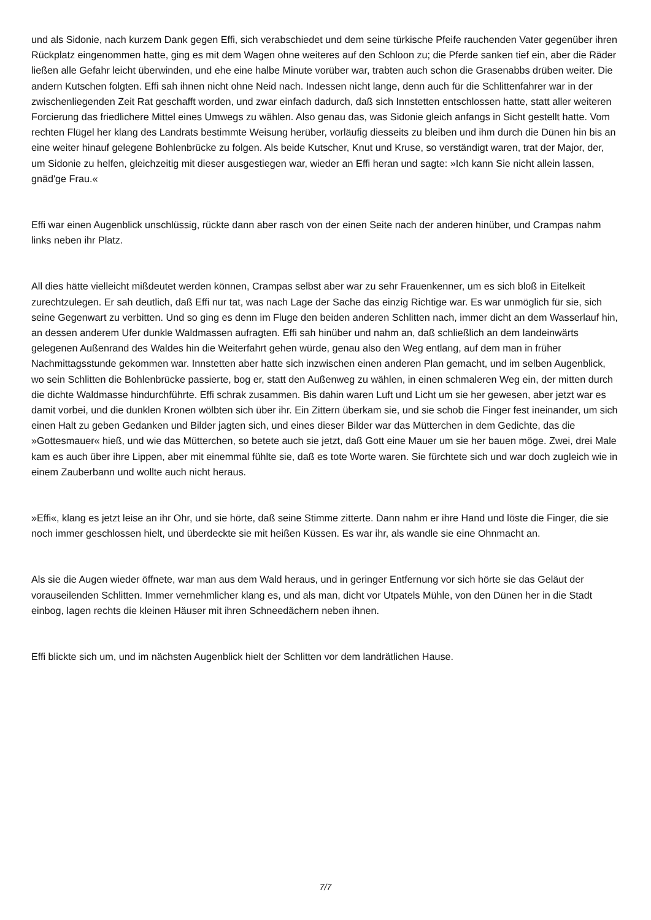und als Sidonie, nach kurzem Dank gegen Effi, sich verabschiedet und dem seine türkische Pfeife rauchenden Vater gegenüber ihren Rückplatz eingenommen hatte, ging es mit dem Wagen ohne weiteres auf den Schloon zu; die Pferde sanken tief ein, aber die Räder ließen alle Gefahr leicht überwinden, und ehe eine halbe Minute vorüber war, trabten auch schon die Grasenabbs drüben weiter. Die andern Kutschen folgten. Effi sah ihnen nicht ohne Neid nach. Indessen nicht lange, denn auch für die Schlittenfahrer war in der zwischenliegenden Zeit Rat geschafft worden, und zwar einfach dadurch, daß sich Innstetten entschlossen hatte, statt aller weiteren Forcierung das friedlichere Mittel eines Umwegs zu wählen. Also genau das, was Sidonie gleich anfangs in Sicht gestellt hatte. Vom rechten Flügel her klang des Landrats bestimmte Weisung herüber, vorläufig diesseits zu bleiben und ihm durch die Dünen hin bis an eine weiter hinauf gelegene Bohlenbrücke zu folgen. Als beide Kutscher, Knut und Kruse, so verständigt waren, trat der Major, der, um Sidonie zu helfen, gleichzeitig mit dieser ausgestiegen war, wieder an Effi heran und sagte: »Ich kann Sie nicht allein lassen, gnäd'ge Frau.«
Effi war einen Augenblick unschlüssig, rückte dann aber rasch von der einen Seite nach der anderen hinüber, und Crampas nahm links neben ihr Platz.
All dies hätte vielleicht mißdeutet werden können, Crampas selbst aber war zu sehr Frauenkenner, um es sich bloß in Eitelkeit zurechtzulegen. Er sah deutlich, daß Effi nur tat, was nach Lage der Sache das einzig Richtige war. Es war unmöglich für sie, sich seine Gegenwart zu verbitten. Und so ging es denn im Fluge den beiden anderen Schlitten nach, immer dicht an dem Wasserlauf hin, an dessen anderem Ufer dunkle Waldmassen aufragten. Effi sah hinüber und nahm an, daß schließlich an dem landeinwärts gelegenen Außenrand des Waldes hin die Weiterfahrt gehen würde, genau also den Weg entlang, auf dem man in früher Nachmittagsstunde gekommen war. Innstetten aber hatte sich inzwischen einen anderen Plan gemacht, und im selben Augenblick, wo sein Schlitten die Bohlenbrücke passierte, bog er, statt den Außenweg zu wählen, in einen schmaleren Weg ein, der mitten durch die dichte Waldmasse hindurchführte. Effi schrak zusammen. Bis dahin waren Luft und Licht um sie her gewesen, aber jetzt war es damit vorbei, und die dunklen Kronen wölbten sich über ihr. Ein Zittern überkam sie, und sie schob die Finger fest ineinander, um sich einen Halt zu geben Gedanken und Bilder jagten sich, und eines dieser Bilder war das Mütterchen in dem Gedichte, das die »Gottesmauer« hieß, und wie das Mütterchen, so betete auch sie jetzt, daß Gott eine Mauer um sie her bauen möge. Zwei, drei Male kam es auch über ihre Lippen, aber mit einemmal fühlte sie, daß es tote Worte waren. Sie fürchtete sich und war doch zugleich wie in einem Zauberbann und wollte auch nicht heraus.
»Effi«, klang es jetzt leise an ihr Ohr, und sie hörte, daß seine Stimme zitterte. Dann nahm er ihre Hand und löste die Finger, die sie noch immer geschlossen hielt, und überdeckte sie mit heißen Küssen. Es war ihr, als wandle sie eine Ohnmacht an.
Als sie die Augen wieder öffnete, war man aus dem Wald heraus, und in geringer Entfernung vor sich hörte sie das Geläut der vorauseilenden Schlitten. Immer vernehmlicher klang es, und als man, dicht vor Utpatels Mühle, von den Dünen her in die Stadt einbog, lagen rechts die kleinen Häuser mit ihren Schneedächern neben ihnen.
Effi blickte sich um, und im nächsten Augenblick hielt der Schlitten vor dem landrätlichen Hause.
7/7